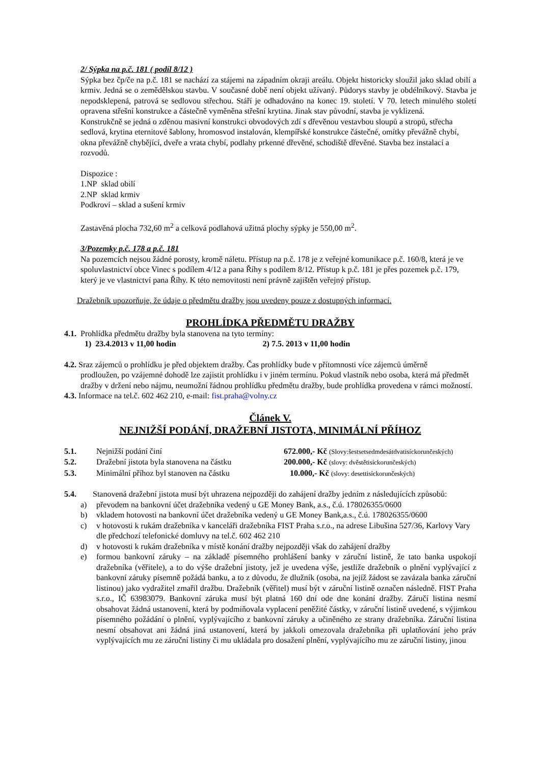2/ Sýpka na p.č. 181 ( podíl 8/12 )
Sýpka bez čp/če na p.č. 181 se nachází za stájemi na západním okraji areálu. Objekt historicky sloužil jako sklad obilí a krmiv. Jedná se o zemědělskou stavbu. V současné době není objekt užívaný. Půdorys stavby je obdélníkový. Stavba je nepodsklepená, patrová se sedlovou střechou. Stáří je odhadováno na konec 19. století. V 70. letech minulého století opravena střešní konstrukce a částečně vyměněna střešní krytina. Jinak stav původní, stavba je vyklizená.
Konstrukčně se jedná o zděnou masivní konstrukci obvodových zdí s dřevěnou vestavbou sloupů a stropů, střecha sedlová, krytina eternitové šablony, hromosvod instalován, klempířské konstrukce částečné, omítky převážně chybí, okna převážně chybějící, dveře a vrata chybí, podlahy prkenné dřevěné, schodiště dřevěné. Stavba bez instalací a rozvodů.
Dispozice :
1.NP sklad obilí
2.NP sklad krmiv
Podkroví – sklad a sušení krmiv
Zastavěná plocha 732,60 m<sup>2</sup> a celková podlahová užitná plochy sýpky je 550,00 m<sup>2</sup>.
3/Pozemky p.č. 178 a p.č. 181
Na pozemcích nejsou žádné porosty, kromě náletu. Přístup na p.č. 178 je z veřejné komunikace p.č. 160/8, která je ve spoluvlastnictví obce Vinec s podílem 4/12 a pana Říhy s podílem 8/12. Přístup k p.č. 181 je přes pozemek p.č. 179, který je ve vlastnictví pana Říhy. K této nemovitosti není právně zajištěn veřejný přístup.
Dražebník upozorňuje, že údaje o předmětu dražby jsou uvedeny pouze z dostupných informací.
PROHLÍDKA PŘEDMĚTU DRAŽBY
4.1. Prohlídka předmětu dražby byla stanovena na tyto termíny:
1) 23.4.2013 v 11,00 hodin 2) 7.5. 2013 v 11,00 hodin
4.2. Sraz zájemců o prohlídku je před objektem dražby. Čas prohlídky bude v přítomnosti více zájemců úměrně
prodloužen, po vzájemné dohodě lze zajistit prohlídku i v jiném termínu. Pokud vlastník nebo osoba, která má předmět dražby v držení nebo nájmu, neumožní řádnou prohlídku předmětu dražby, bude prohlídka provedena v rámci možností.
4.3. Informace na tel.č. 602 462 210, e-mail: fist.praha@volny.cz
Článek V.
NEJNIŽŠÍ PODÁNÍ, DRAŽEBNÍ JISTOTA, MINIMÁLNÍ PŘÍHOZ
| 5.1. | Nejnižší podání činí | 672.000,- Kč (Slovy:šestsetsedmdesátdvatisíckorunčeských) |
| 5.2. | Dražební jistota byla stanovena na částku | 200.000,- Kč (slovy: dvěstětisíckorunčeských) |
| 5.3. | Minimální příhoz byl stanoven na částku | 10.000,- Kč (slovy: desettisíckorunčeských) |
5.4. Stanovená dražební jistota musí být uhrazena nejpozději do zahájení dražby jedním z následujících způsobů:
| a) | převodem na bankovní účet dražebníka vedený u GE Money Bank, a.s., č.ú. 178026355/0600 |
| b) | vkladem hotovosti na bankovní účet dražebníka vedený u GE Money Bank,a.s., č.ú. 178026355/0600 |
| c) | v hotovosti k rukám dražebníka v kanceláři dražebníka FIST Praha s.r.o., na adrese Libušina 527/36, Karlovy Vary dle předchozí telefonické domluvy na tel.č. 602 462 210 |
| d) | v hotovosti k rukám dražebníka v místě konání dražby nejpozději však do zahájení dražby |
| e) | formou bankovní záruky – na základě písemného prohlášení banky v záruční listině, že tato banka uspokojí dražebníka (věřitele), a to do výše dražební jistoty, jež je uvedena výše, jestliže dražebník o plnění vyplývající z bankovní záruky písemně požádá banku, a to z důvodu, že dlužník (osoba, na jejíž žádost se zavázala banka záruční listinou) jako vydražitel zmařil dražbu. Dražebník (věřitel) musí být v záruční listině označen následně. FIST Praha s.r.o., IČ 63983079. Bankovní záruka musí být platná 160 dní ode dne konání dražby. Záručí listina nesmí obsahovat žádná ustanovení, která by podmiňovala vyplacení peněžité částky, v záruční listině uvedené, s výjimkou písemného požádání o plnění, vyplývajícího z bankovní záruky a učiněného ze strany dražebníka. Záruční listina nesmí obsahovat ani žádná jiná ustanovení, která by jakkoli omezovala dražebníka při uplatňování jeho práv vyplývajících mu ze záruční listiny či mu ukládala pro dosažení plnění, vyplývajícího mu ze záruční listiny, jinou |